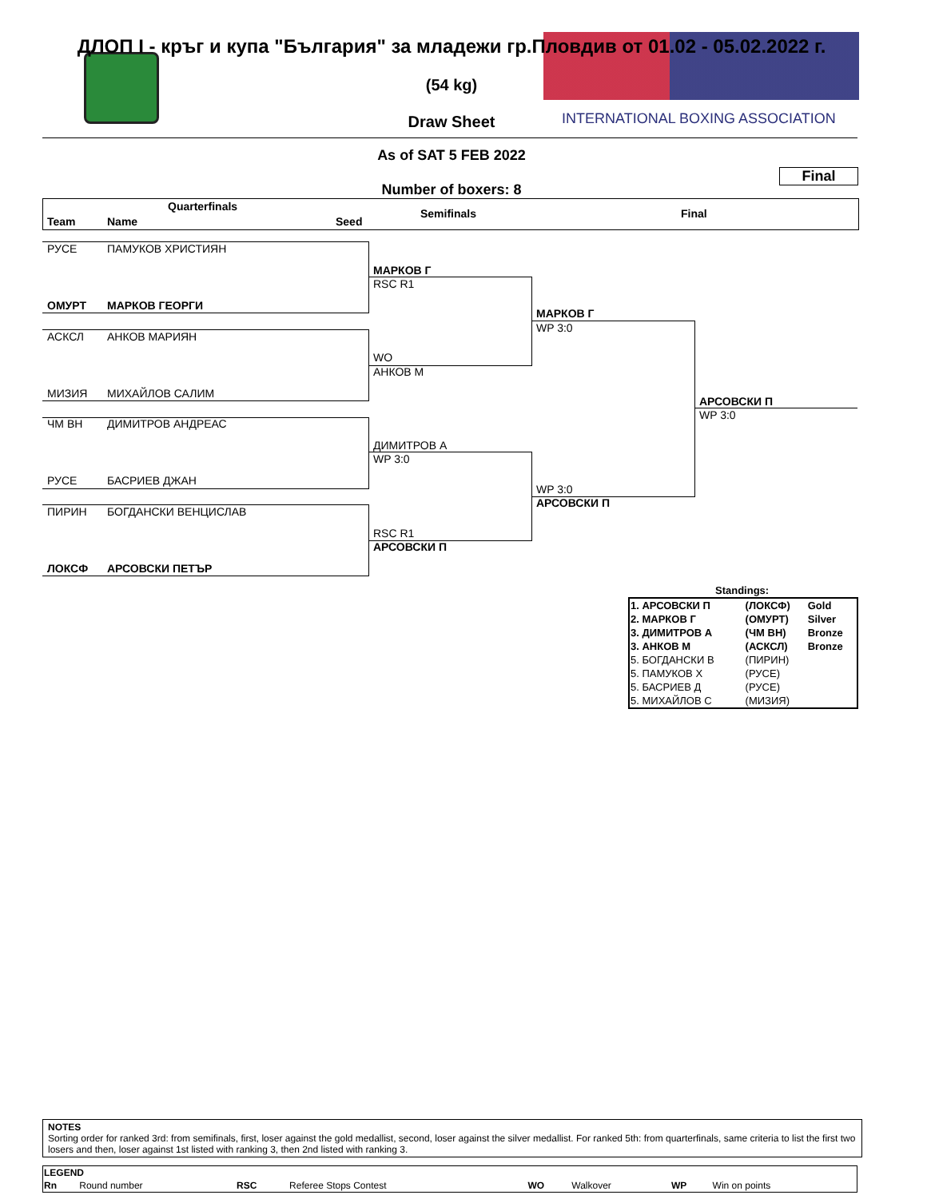ДЛОП I - кръг и купа "България" за младежи гр.Пловдив от 01.02 - 05.02.2022 г.
(54 kg)
Draw Sheet
INTERNATIONAL BOXING ASSOCIATION
As of SAT 5 FEB 2022
Final
Number of boxers: 8
Quarterfinals
Team Name Seed
Semifinals Final
РУСЕ ПАМУКОВ ХРИСТИЯН
ОМУРТ МАРКОВ ГЕОРГИ
АСКСЛ АНКОВ МАРИЯН
МИЗИЯ МИХАЙЛОВ САЛИМ
ЧМ ВН ДИМИТРОВ АНДРЕАС
РУСЕ БАСРИЕВ ДЖАН
ПИРИН БОГДАНСКИ ВЕНЦИСЛАВ
ЛОКСФ АРСОВСКИ ПЕТЪР
МАРКОВ Г
RSC R1
WO
АНКОВ М
ДИМИТРОВ А
WP 3:0
RSC R1
АРСОВСКИ П
МАРКОВ Г
WP 3:0
WP 3:0
АРСОВСКИ П
АРСОВСКИ П
WP 3:0
Standings:
| 1. АРСОВСКИ П | (ЛОКСФ) | Gold |
| 2. МАРКОВ Г | (ОМУРТ) | Silver |
| 3. ДИМИТРОВ А | (ЧМ ВН) | Bronze |
| 3. АНКОВ М | (АСКСЛ) | Bronze |
| 5. БОГДАНСКИ В | (ПИРИН) | |
| 5. ПАМУКОВ Х | (РУСЕ) | |
| 5. БАСРИЕВ Д | (РУСЕ) | |
| 5. МИХАЙЛОВ С | (МИЗИЯ) | |
NOTES
Sorting order for ranked 3rd: from semifinals, first, loser against the gold medallist, second, loser against the silver medallist. For ranked 5th: from quarterfinals, same criteria to list the first two losers and then, loser against 1st listed with ranking 3, then 2nd listed with ranking 3.
| LEGEND | | | | | | | |
| Rn | Round number | RSC | Referee Stops Contest | WO | Walkover | WP | Win on points |